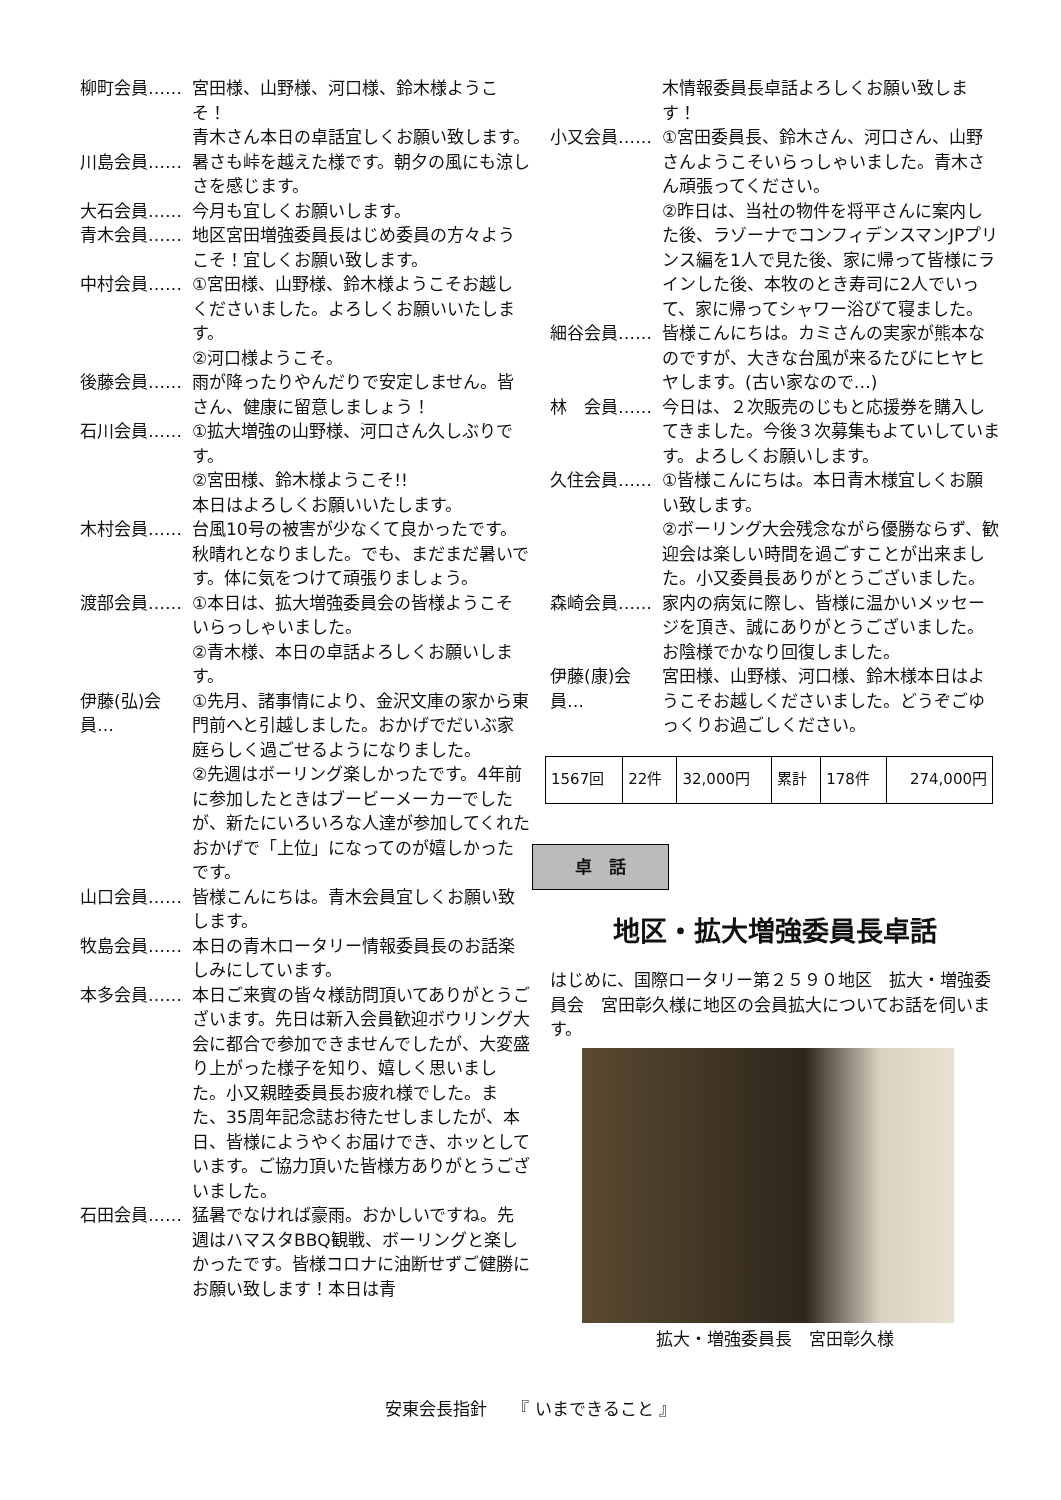柳町会員…… 宮田様、山野様、河口様、鈴木様ようこそ！
青木さん本日の卓話宜しくお願い致します。
川島会員…… 暑さも峠を越えた様です。朝夕の風にも涼しさを感じます。
大石会員…… 今月も宜しくお願いします。
青木会員…… 地区宮田増強委員長はじめ委員の方々ようこそ！宜しくお願い致します。
中村会員…… ①宮田様、山野様、鈴木様ようこそお越しくださいました。よろしくお願いいたします。
②河口様ようこそ。
後藤会員…… 雨が降ったりやんだりで安定しません。皆さん、健康に留意しましょう！
石川会員…… ①拡大増強の山野様、河口さん久しぶりです。
②宮田様、鈴木様ようこそ!!
本日はよろしくお願いいたします。
木村会員…… 台風10号の被害が少なくて良かったです。秋晴れとなりました。でも、まだまだ暑いです。体に気をつけて頑張りましょう。
渡部会員…… ①本日は、拡大増強委員会の皆様ようこそいらっしゃいました。
②青木様、本日の卓話よろしくお願いします。
伊藤(弘)会員…
①先月、諸事情により、金沢文庫の家から東門前へと引越しました。おかげでだいぶ家庭らしく過ごせるようになりました。
②先週はボーリング楽しかったです。4年前に参加したときはブービーメーカーでしたが、新たにいろいろな人達が参加してくれたおかげで「上位」になってのが嬉しかったです。
山口会員…… 皆様こんにちは。青木会員宜しくお願い致します。
牧島会員…… 本日の青木ロータリー情報委員長のお話楽しみにしています。
本多会員…… 本日ご来賓の皆々様訪問頂いてありがとうございます。先日は新入会員歓迎ボウリング大会に都合で参加できませんでしたが、大変盛り上がった様子を知り、嬉しく思いました。小又親睦委員長お疲れ様でした。また、35周年記念誌お待たせしましたが、本日、皆様にようやくお届けでき、ホッとしています。ご協力頂いた皆様方ありがとうございました。
石田会員…… 猛暑でなければ豪雨。おかしいですね。先週はハマスタBBQ観戦、ボーリングと楽しかったです。皆様コロナに油断せずご健勝にお願い致します！本日は青
木情報委員長卓話よろしくお願い致します！
小又会員…… ①宮田委員長、鈴木さん、河口さん、山野さんようこそいらっしゃいました。青木さん頑張ってください。
②昨日は、当社の物件を将平さんに案内した後、ラゾーナでコンフィデンスマンJPプリンス編を1人で見た後、家に帰って皆様にラインした後、本牧のとき寿司に2人でいって、家に帰ってシャワー浴びて寝ました。
細谷会員…… 皆様こんにちは。カミさんの実家が熊本なのですが、大きな台風が来るたびにヒヤヒヤします。(古い家なので…)
林　会員…… 今日は、２次販売のじもと応援券を購入してきました。今後３次募集もよていしています。よろしくお願いします。
久住会員…… ①皆様こんにちは。本日青木様宜しくお願い致します。
②ボーリング大会残念ながら優勝ならず、歓迎会は楽しい時間を過ごすことが出来ました。小又委員長ありがとうございました。
森崎会員…… 家内の病気に際し、皆様に温かいメッセージを頂き、誠にありがとうございました。お陰様でかなり回復しました。
伊藤(康)会員…
宮田様、山野様、河口様、鈴木様本日はようこそお越しくださいました。どうぞごゆっくりお過ごしください。
| 1567回 | 22件 | 32,000円 | 累計 | 178件 | 274,000円 |
卓　話
地区・拡大増強委員長卓話
はじめに、国際ロータリー第２５９０地区　拡大・増強委員会　宮田彰久様に地区の会員拡大についてお話を伺います。
拡大・増強委員長　宮田彰久様
安東会長指針　　『 いまできること 』